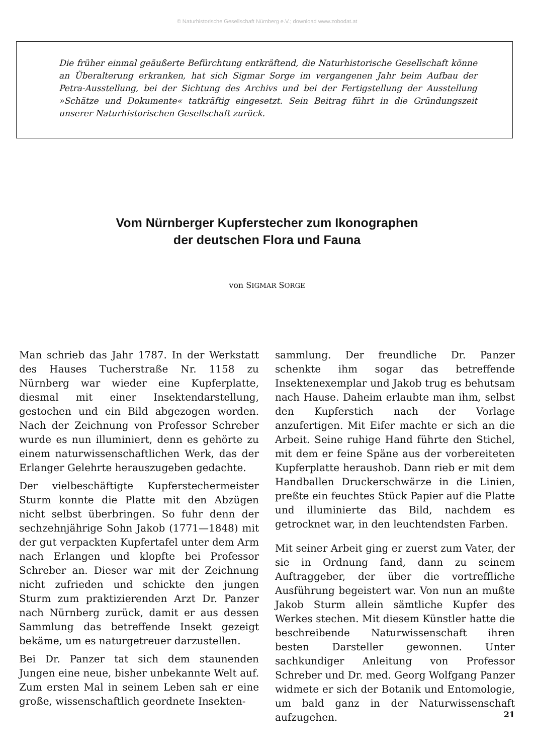© Naturhistorische Gesellschaft Nürnberg e.V.; download www.zobodat.at
Die früher einmal geäußerte Befürchtung entkräftend, die Naturhistorische Gesellschaft könne an Überalterung erkranken, hat sich Sigmar Sorge im vergangenen Jahr beim Aufbau der Petra-Ausstellung, bei der Sichtung des Archivs und bei der Fertigstellung der Ausstellung »Schätze und Dokumente« tatkräftig eingesetzt. Sein Beitrag führt in die Gründungszeit unserer Naturhistorischen Gesellschaft zurück.
Vom Nürnberger Kupferstecher zum Ikonographen
der deutschen Flora und Fauna
von SIGMAR SORGE
Man schrieb das Jahr 1787. In der Werkstatt des Hauses Tucherstraße Nr. 1158 zu Nürnberg war wieder eine Kupferplatte, diesmal mit einer Insektendarstellung, gestochen und ein Bild abgezogen worden. Nach der Zeichnung von Professor Schreber wurde es nun illuminiert, denn es gehörte zu einem naturwissenschaftlichen Werk, das der Erlanger Gelehrte herauszugeben gedachte.
Der vielbeschäftigte Kupferstechermeister Sturm konnte die Platte mit den Abzügen nicht selbst überbringen. So fuhr denn der sechzehnjährige Sohn Jakob (1771—1848) mit der gut verpackten Kupfertafel unter dem Arm nach Erlangen und klopfte bei Professor Schreber an. Dieser war mit der Zeichnung nicht zufrieden und schickte den jungen Sturm zum praktizierenden Arzt Dr. Panzer nach Nürnberg zurück, damit er aus dessen Sammlung das betreffende Insekt gezeigt bekäme, um es naturgetreuer darzustellen.
Bei Dr. Panzer tat sich dem staunenden Jungen eine neue, bisher unbekannte Welt auf. Zum ersten Mal in seinem Leben sah er eine große, wissenschaftlich geordnete Insekten-
sammlung. Der freundliche Dr. Panzer schenkte ihm sogar das betreffende Insektenexemplar und Jakob trug es behutsam nach Hause. Daheim erlaubte man ihm, selbst den Kupferstich nach der Vorlage anzufertigen. Mit Eifer machte er sich an die Arbeit. Seine ruhige Hand führte den Stichel, mit dem er feine Späne aus der vorbereiteten Kupferplatte heraushob. Dann rieb er mit dem Handballen Druckerschwärze in die Linien, preßte ein feuchtes Stück Papier auf die Platte und illuminierte das Bild, nachdem es getrocknet war, in den leuchtendsten Farben.
Mit seiner Arbeit ging er zuerst zum Vater, der sie in Ordnung fand, dann zu seinem Auftraggeber, der über die vortreffliche Ausführung begeistert war. Von nun an mußte Jakob Sturm allein sämtliche Kupfer des Werkes stechen. Mit diesem Künstler hatte die beschreibende Naturwissenschaft ihren besten Darsteller gewonnen. Unter sachkundiger Anleitung von Professor Schreber und Dr. med. Georg Wolfgang Panzer widmete er sich der Botanik und Entomologie, um bald ganz in der Naturwissenschaft aufzugehen.
21